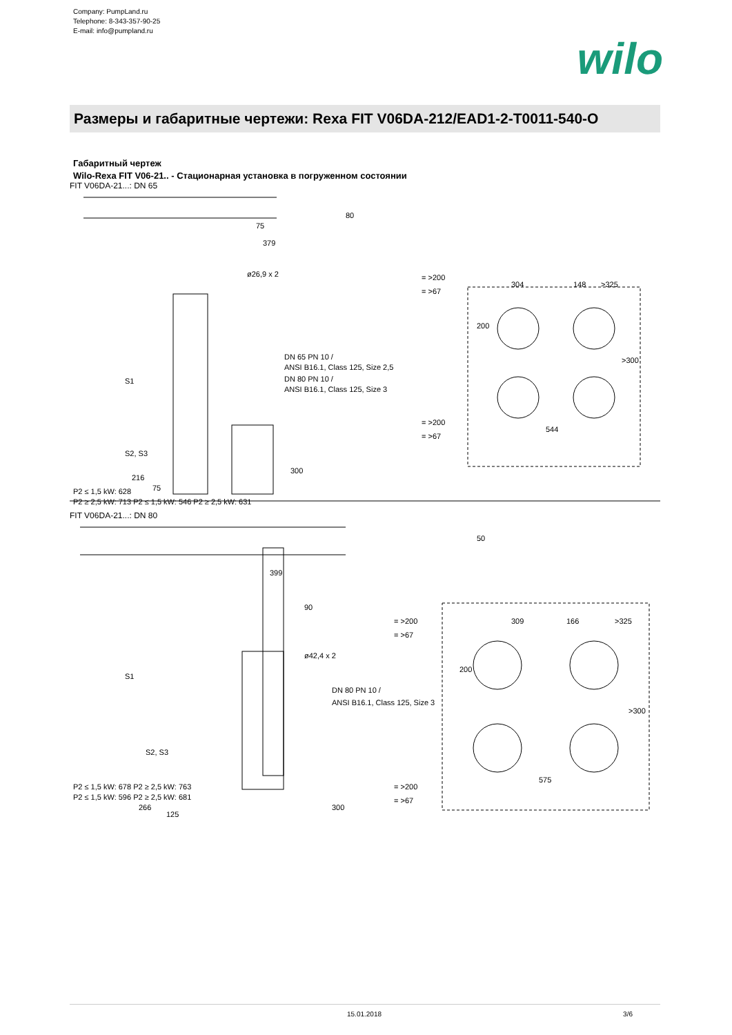Company: PumpLand.ru
Telephone: 8-343-357-90-25
E-mail: info@pumpland.ru
wilo
Размеры и габаритные чертежи: Rexa FIT V06DA-212/EAD1-2-T0011-540-O
Габаритный чертеж
Wilo-Rexa FIT V06-21.. - Стационарная установка в погруженном состоянии
FIT V06DA-21...: DN 65
379
75
ø26,9 x 2
DN 65 PN 10 /
ANSI B16.1, Class 125, Size 2,5
DN 80 PN 10 /
ANSI B16.1, Class 125, Size 3
S1
S2, S3
P2 ≤ 1,5 kW: 628
P2 ≥ 2,5 kW: 713 P2 ≤ 1,5 kW: 546 P2 ≥ 2,5 kW: 631
216
75
300
80
= >200
= >67
304
148
>325
200
>300
= >200
= >67
544
FIT V06DA-21...: DN 80
399
90
ø42,4 x 2
50
DN 80 PN 10 /
ANSI B16.1, Class 125, Size 3
S1
S2, S3
P2 ≤ 1,5 kW: 678 P2 ≥ 2,5 kW: 763
P2 ≤ 1,5 kW: 596 P2 ≥ 2,5 kW: 681
266
125
300
= >200
= >67
309
166
>325
200
>300
= >200
= >67
575
15.01.2018 3/6